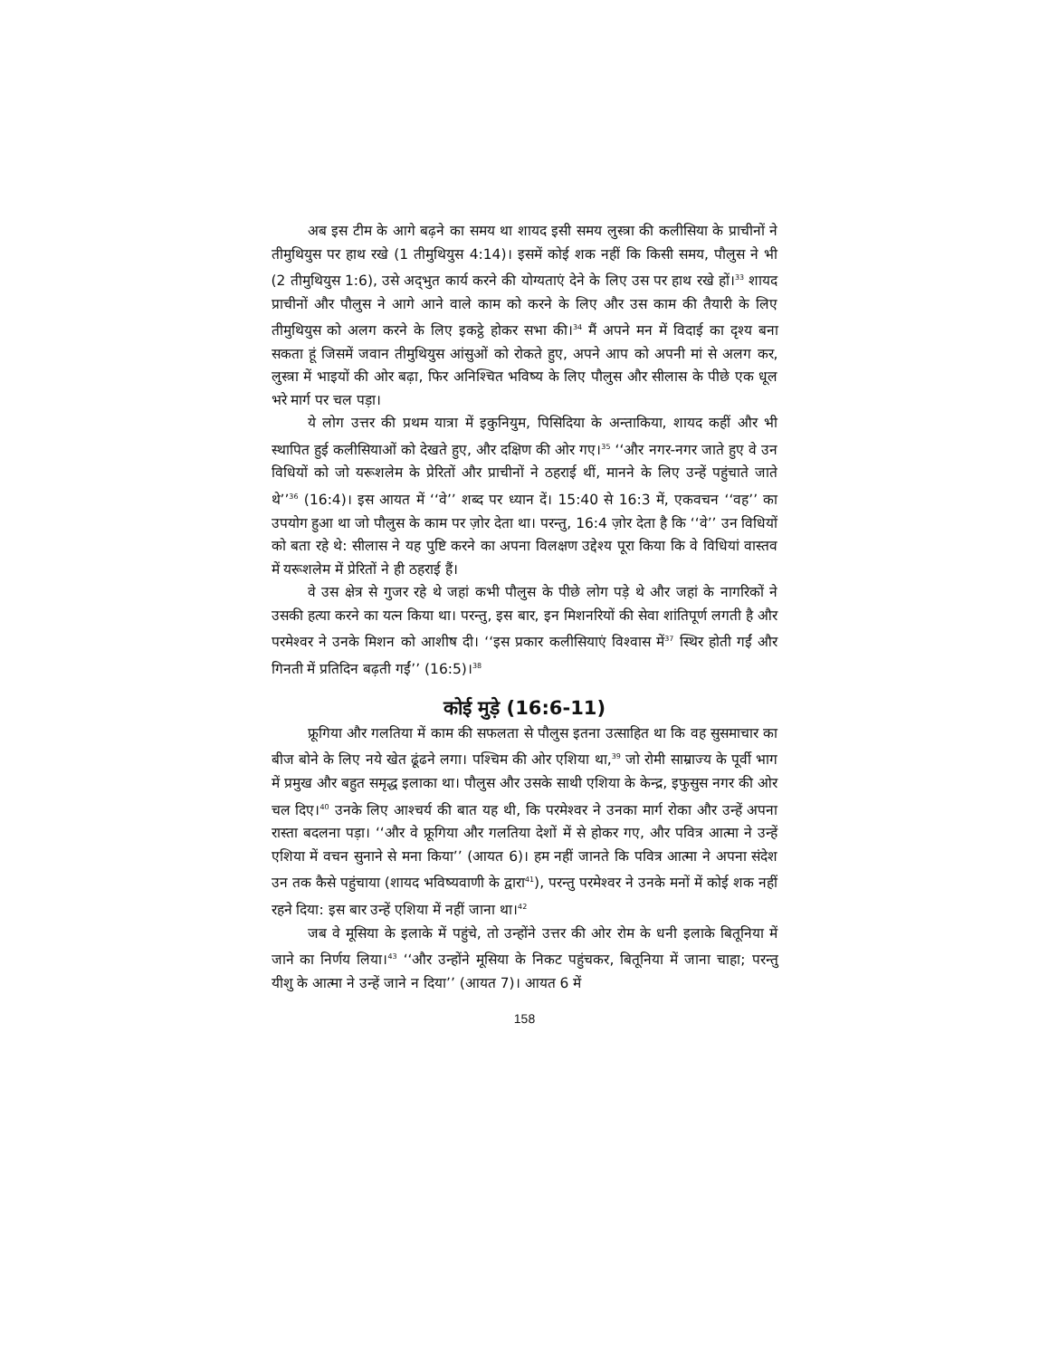अब इस टीम के आगे बढ़ने का समय था शायद इसी समय लुस्त्रा की कलीसिया के प्राचीनों ने तीमुथियुस पर हाथ रखे (1 तीमुथियुस 4:14)। इसमें कोई शक नहीं कि किसी समय, पौलुस ने भी (2 तीमुथियुस 1:6), उसे अद्‌भुत कार्य करने की योग्यताएं देने के लिए उस पर हाथ रखे हों।<sup>33</sup> शायद प्राचीनों और पौलुस ने आगे आने वाले काम को करने के लिए और उस काम की तैयारी के लिए तीमुथियुस को अलग करने के लिए इकट्ठे होकर सभा की।<sup>34</sup> मैं अपने मन में विदाई का दृश्य बना सकता हूं जिसमें जवान तीमुथियुस आंसुओं को रोकते हुए, अपने आप को अपनी मां से अलग कर, लुस्त्रा में भाइयों की ओर बढ़ा, फिर अनिश्‍चित भविष्य के लिए पौलुस और सीलास के पीछे एक धूल भरे मार्ग पर चल पड़ा।
ये लोग उत्तर की प्रथम यात्रा में इकुनियुम, पिसिदिया के अन्ताकिया, शायद कहीं और भी स्थापित हुई कलीसियाओं को देखते हुए, और दक्षिण की ओर गए।<sup>35</sup> ‘‘और नगर-नगर जाते हुए वे उन विधियों को जो यरूशलेम के प्रेरितों और प्राचीनों ने ठहराई थीं, मानने के लिए उन्हें पहुंचाते जाते थे’’<sup>36</sup> (16:4)। इस आयत में ‘‘वे’’ शब्द पर ध्यान दें। 15:40 से 16:3 में, एकवचन ‘‘वह’’ का उपयोग हुआ था जो पौलुस के काम पर ज़ोर देता था। परन्तु, 16:4 ज़ोर देता है कि ‘‘वे’’ उन विधियों को बता रहे थे: सीलास ने यह पुष्टि करने का अपना विलक्षण उद्देश्य पूरा किया कि वे विधियां वास्तव में यरूशलेम में प्रेरितों ने ही ठहराई हैं।
वे उस क्षेत्र से गुजर रहे थे जहां कभी पौलुस के पीछे लोग पड़े थे और जहां के नागरिकों ने उसकी हत्या करने का यत्न किया था। परन्तु, इस बार, इन मिशनरियों की सेवा शांतिपूर्ण लगती है और परमेश्‍वर ने उनके मिशन को आशीष दी। ‘‘इस प्रकार कलीसियाएं विश्‍वास में<sup>37</sup> स्थिर होती गईं और गिनती में प्रतिदिन बढ़ती गईं’’ (16:5)।<sup>38</sup>
कोई मुड़े (16:6-11)
फ्रूगिया और गलतिया में काम की सफलता से पौलुस इतना उत्साहित था कि वह सुसमाचार का बीज बोने के लिए नये खेत ढूंढने लगा। पश्‍चिम की ओर एशिया था,<sup>39</sup> जो रोमी साम्राज्य के पूर्वी भाग में प्रमुख और बहुत समृद्ध इलाका था। पौलुस और उसके साथी एशिया के केन्द्र, इफुसुस नगर की ओर चल दिए।<sup>40</sup> उनके लिए आश्‍चर्य की बात यह थी, कि परमेश्‍वर ने उनका मार्ग रोका और उन्हें अपना रास्ता बदलना पड़ा। ‘‘और वे फ्रूगिया और गलतिया देशों में से होकर गए, और पवित्र आत्मा ने उन्हें एशिया में वचन सुनाने से मना किया’’ (आयत 6)। हम नहीं जानते कि पवित्र आत्मा ने अपना संदेश उन तक कैसे पहुंचाया (शायद भविष्यवाणी के द्वारा<sup>41</sup>), परन्तु परमेश्‍वर ने उनके मनों में कोई शक नहीं रहने दिया: इस बार उन्हें एशिया में नहीं जाना था।<sup>42</sup>
जब वे मूसिया के इलाके में पहुंचे, तो उन्होंने उत्तर की ओर रोम के धनी इलाके बितूनिया में जाने का निर्णय लिया।<sup>43</sup> ‘‘और उन्होंने मूसिया के निकट पहुंचकर, बितूनिया में जाना चाहा; परन्तु यीशु के आत्मा ने उन्हें जाने न दिया’’ (आयत 7)। आयत 6 में
158